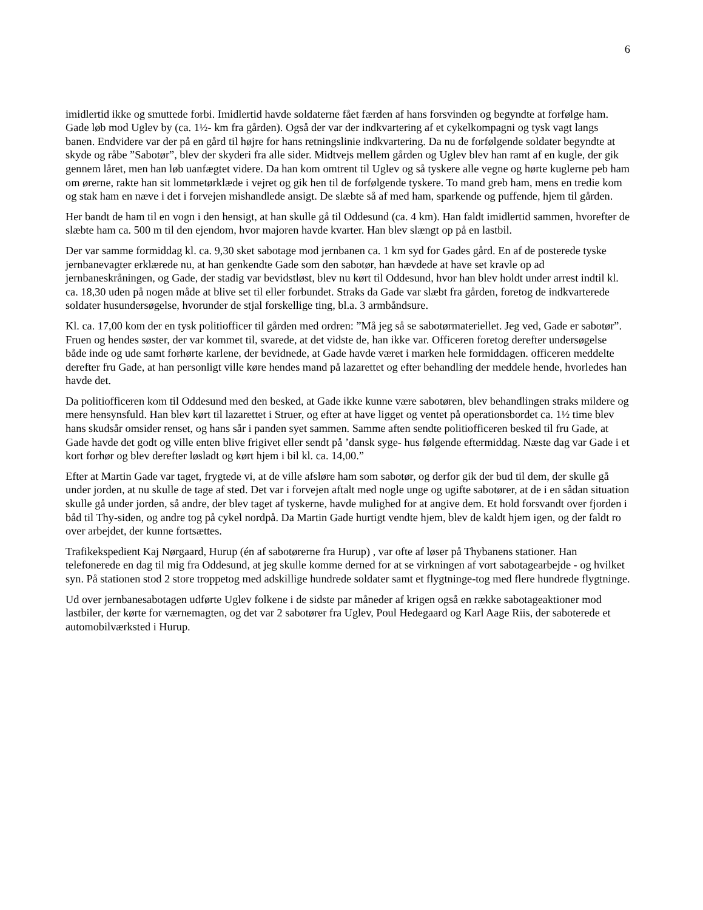6
imidlertid ikke og smuttede forbi. Imidlertid havde soldaterne fået færden af hans forsvinden og begyndte at forfølge ham. Gade løb mod Uglev by (ca. 1½- km fra gården). Også der var der indkvartering af et cykelkompagni og tysk vagt langs banen. Endvidere var der på en gård til højre for hans retningslinie indkvartering. Da nu de forfølgende soldater begyndte at skyde og råbe ”Sabotør”, blev der skyderi fra alle sider. Midtvejs mellem gården og Uglev blev han ramt af en kugle, der gik gennem låret, men han løb uanfægtet videre. Da han kom omtrent til Uglev og så tyskere alle vegne og hørte kuglerne peb ham om ørerne, rakte han sit lommetørklæde i vejret og gik hen til de forfølgende tyskere. To mand greb ham, mens en tredie kom og stak ham en næve i det i forvejen mishandlede ansigt. De slæbte så af med ham, sparkende og puffende, hjem til gården.
Her bandt de ham til en vogn i den hensigt, at han skulle gå til Oddesund (ca. 4 km). Han faldt imidlertid sammen, hvorefter de slæbte ham ca. 500 m til den ejendom, hvor majoren havde kvarter. Han blev slængt op på en lastbil.
Der var samme formiddag kl. ca. 9,30 sket sabotage mod jernbanen ca. 1 km syd for Gades gård. En af de posterede tyske jernbanevagter erklærede nu, at han genkendte Gade som den sabotør, han hævdede at have set kravle op ad jernbaneskråningen, og Gade, der stadig var bevidstløst, blev nu kørt til Oddesund, hvor han blev holdt under arrest indtil kl. ca. 18,30 uden på nogen måde at blive set til eller forbundet. Straks da Gade var slæbt fra gården, foretog de indkvarterede soldater husundersøgelse, hvorunder de stjal forskellige ting, bl.a. 3 armbåndsure.
Kl. ca. 17,00 kom der en tysk politiofficer til gården med ordren: ”Må jeg så se sabotørmateriellet. Jeg ved, Gade er sabotør”. Fruen og hendes søster, der var kommet til, svarede, at det vidste de, han ikke var. Officeren foretog derefter undersøgelse både inde og ude samt forhørte karlene, der bevidnede, at Gade havde været i marken hele formiddagen. officeren meddelte derefter fru Gade, at han personligt ville køre hendes mand på lazarettet og efter behandling der meddele hende, hvorledes han havde det.
Da politiofficeren kom til Oddesund med den besked, at Gade ikke kunne være sabotøren, blev behandlingen straks mildere og mere hensynsfuld. Han blev kørt til lazarettet i Struer, og efter at have ligget og ventet på operationsbordet ca. 1½ time blev hans skudsår omsider renset, og hans sår i panden syet sammen. Samme aften sendte politiofficeren besked til fru Gade, at Gade havde det godt og ville enten blive frigivet eller sendt på ’dansk syge- hus følgende eftermiddag. Næste dag var Gade i et kort forhør og blev derefter løsladt og kørt hjem i bil kl. ca. 14,00.”
Efter at Martin Gade var taget, frygtede vi, at de ville afsløre ham som sabotør, og derfor gik der bud til dem, der skulle gå under jorden, at nu skulle de tage af sted. Det var i forvejen aftalt med nogle unge og ugifte sabotører, at de i en sådan situation skulle gå under jorden, så andre, der blev taget af tyskerne, havde mulighed for at angive dem. Et hold forsvandt over fjorden i båd til Thy-siden, og andre tog på cykel nordpå. Da Martin Gade hurtigt vendte hjem, blev de kaldt hjem igen, og der faldt ro over arbejdet, der kunne fortsættes.
Trafikekspedient Kaj Nørgaard, Hurup (én af sabotørerne fra Hurup) , var ofte af løser på Thybanens stationer. Han telefonerede en dag til mig fra Oddesund, at jeg skulle komme derned for at se virkningen af vort sabotagearbejde - og hvilket syn. På stationen stod 2 store troppetog med adskillige hundrede soldater samt et flygtninge-tog med flere hundrede flygtninge.
Ud over jernbanesabotagen udførte Uglev folkene i de sidste par måneder af krigen også en række sabotageaktioner mod lastbiler, der kørte for værnemagten, og det var 2 sabotører fra Uglev, Poul Hedegaard og Karl Aage Riis, der saboterede et automobilværksted i Hurup.